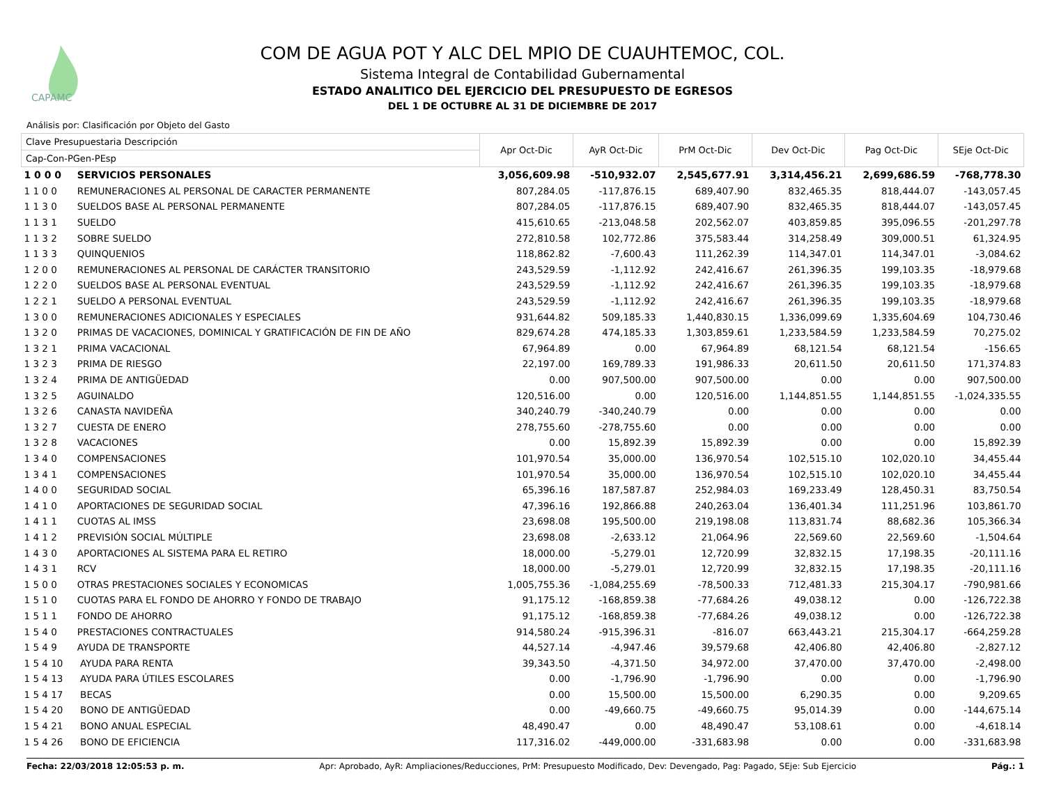CAPAMC
COM DE AGUA POT Y ALC DEL MPIO DE CUAUHTEMOC, COL.
Sistema Integral de Contabilidad Gubernamental
ESTADO ANALITICO DEL EJERCICIO DEL PRESUPUESTO DE EGRESOS
DEL 1 DE OCTUBRE AL 31 DE DICIEMBRE DE 2017
Análisis por: Clasificación por Objeto del Gasto
| Clave Presupuestaria Descripción | | Apr Oct-Dic | AyR Oct-Dic | PrM Oct-Dic | Dev Oct-Dic | Pag Oct-Dic | SEje Oct-Dic |
| --- | --- | --- | --- | --- | --- | --- | --- |
| Cap-Con-PGen-PEsp | | | | | | | |
| 1 0 0 0 | SERVICIOS PERSONALES | 3,056,609.98 | -510,932.07 | 2,545,677.91 | 3,314,456.21 | 2,699,686.59 | -768,778.30 |
| 1 1 0 0 | REMUNERACIONES AL PERSONAL DE CARACTER PERMANENTE | 807,284.05 | -117,876.15 | 689,407.90 | 832,465.35 | 818,444.07 | -143,057.45 |
| 1 1 3 0 | SUELDOS BASE AL PERSONAL PERMANENTE | 807,284.05 | -117,876.15 | 689,407.90 | 832,465.35 | 818,444.07 | -143,057.45 |
| 1 1 3 1 | SUELDO | 415,610.65 | -213,048.58 | 202,562.07 | 403,859.85 | 395,096.55 | -201,297.78 |
| 1 1 3 2 | SOBRE SUELDO | 272,810.58 | 102,772.86 | 375,583.44 | 314,258.49 | 309,000.51 | 61,324.95 |
| 1 1 3 3 | QUINQUENIOS | 118,862.82 | -7,600.43 | 111,262.39 | 114,347.01 | 114,347.01 | -3,084.62 |
| 1 2 0 0 | REMUNERACIONES AL PERSONAL DE CARÁCTER TRANSITORIO | 243,529.59 | -1,112.92 | 242,416.67 | 261,396.35 | 199,103.35 | -18,979.68 |
| 1 2 2 0 | SUELDOS BASE AL PERSONAL EVENTUAL | 243,529.59 | -1,112.92 | 242,416.67 | 261,396.35 | 199,103.35 | -18,979.68 |
| 1 2 2 1 | SUELDO A PERSONAL EVENTUAL | 243,529.59 | -1,112.92 | 242,416.67 | 261,396.35 | 199,103.35 | -18,979.68 |
| 1 3 0 0 | REMUNERACIONES ADICIONALES Y ESPECIALES | 931,644.82 | 509,185.33 | 1,440,830.15 | 1,336,099.69 | 1,335,604.69 | 104,730.46 |
| 1 3 2 0 | PRIMAS DE VACACIONES, DOMINICAL Y GRATIFICACIÓN DE FIN DE AÑO | 829,674.28 | 474,185.33 | 1,303,859.61 | 1,233,584.59 | 1,233,584.59 | 70,275.02 |
| 1 3 2 1 | PRIMA VACACIONAL | 67,964.89 | 0.00 | 67,964.89 | 68,121.54 | 68,121.54 | -156.65 |
| 1 3 2 3 | PRIMA DE RIESGO | 22,197.00 | 169,789.33 | 191,986.33 | 20,611.50 | 20,611.50 | 171,374.83 |
| 1 3 2 4 | PRIMA DE ANTIGÜEDAD | 0.00 | 907,500.00 | 907,500.00 | 0.00 | 0.00 | 907,500.00 |
| 1 3 2 5 | AGUINALDO | 120,516.00 | 0.00 | 120,516.00 | 1,144,851.55 | 1,144,851.55 | -1,024,335.55 |
| 1 3 2 6 | CANASTA NAVIDEÑA | 340,240.79 | -340,240.79 | 0.00 | 0.00 | 0.00 | 0.00 |
| 1 3 2 7 | CUESTA DE ENERO | 278,755.60 | -278,755.60 | 0.00 | 0.00 | 0.00 | 0.00 |
| 1 3 2 8 | VACACIONES | 0.00 | 15,892.39 | 15,892.39 | 0.00 | 0.00 | 15,892.39 |
| 1 3 4 0 | COMPENSACIONES | 101,970.54 | 35,000.00 | 136,970.54 | 102,515.10 | 102,020.10 | 34,455.44 |
| 1 3 4 1 | COMPENSACIONES | 101,970.54 | 35,000.00 | 136,970.54 | 102,515.10 | 102,020.10 | 34,455.44 |
| 1 4 0 0 | SEGURIDAD SOCIAL | 65,396.16 | 187,587.87 | 252,984.03 | 169,233.49 | 128,450.31 | 83,750.54 |
| 1 4 1 0 | APORTACIONES DE SEGURIDAD SOCIAL | 47,396.16 | 192,866.88 | 240,263.04 | 136,401.34 | 111,251.96 | 103,861.70 |
| 1 4 1 1 | CUOTAS AL IMSS | 23,698.08 | 195,500.00 | 219,198.08 | 113,831.74 | 88,682.36 | 105,366.34 |
| 1 4 1 2 | PREVISIÓN SOCIAL MÚLTIPLE | 23,698.08 | -2,633.12 | 21,064.96 | 22,569.60 | 22,569.60 | -1,504.64 |
| 1 4 3 0 | APORTACIONES AL SISTEMA PARA EL RETIRO | 18,000.00 | -5,279.01 | 12,720.99 | 32,832.15 | 17,198.35 | -20,111.16 |
| 1 4 3 1 | RCV | 18,000.00 | -5,279.01 | 12,720.99 | 32,832.15 | 17,198.35 | -20,111.16 |
| 1 5 0 0 | OTRAS PRESTACIONES SOCIALES Y ECONOMICAS | 1,005,755.36 | -1,084,255.69 | -78,500.33 | 712,481.33 | 215,304.17 | -790,981.66 |
| 1 5 1 0 | CUOTAS PARA EL FONDO DE AHORRO Y FONDO DE TRABAJO | 91,175.12 | -168,859.38 | -77,684.26 | 49,038.12 | 0.00 | -126,722.38 |
| 1 5 1 1 | FONDO DE AHORRO | 91,175.12 | -168,859.38 | -77,684.26 | 49,038.12 | 0.00 | -126,722.38 |
| 1 5 4 0 | PRESTACIONES CONTRACTUALES | 914,580.24 | -915,396.31 | -816.07 | 663,443.21 | 215,304.17 | -664,259.28 |
| 1 5 4 9 | AYUDA DE TRANSPORTE | 44,527.14 | -4,947.46 | 39,579.68 | 42,406.80 | 42,406.80 | -2,827.12 |
| 1 5 4 10 | AYUDA PARA RENTA | 39,343.50 | -4,371.50 | 34,972.00 | 37,470.00 | 37,470.00 | -2,498.00 |
| 1 5 4 13 | AYUDA PARA ÚTILES ESCOLARES | 0.00 | -1,796.90 | -1,796.90 | 0.00 | 0.00 | -1,796.90 |
| 1 5 4 17 | BECAS | 0.00 | 15,500.00 | 15,500.00 | 6,290.35 | 0.00 | 9,209.65 |
| 1 5 4 20 | BONO DE ANTIGÜEDAD | 0.00 | -49,660.75 | -49,660.75 | 95,014.39 | 0.00 | -144,675.14 |
| 1 5 4 21 | BONO ANUAL ESPECIAL | 48,490.47 | 0.00 | 48,490.47 | 53,108.61 | 0.00 | -4,618.14 |
| 1 5 4 26 | BONO DE EFICIENCIA | 117,316.02 | -449,000.00 | -331,683.98 | 0.00 | 0.00 | -331,683.98 |
Fecha: 22/03/2018 12:05:53 p. m. Apr: Aprobado, AyR: Ampliaciones/Reducciones, PrM: Presupuesto Modificado, Dev: Devengado, Pag: Pagado, SEje: Sub Ejercicio Pág.: 1